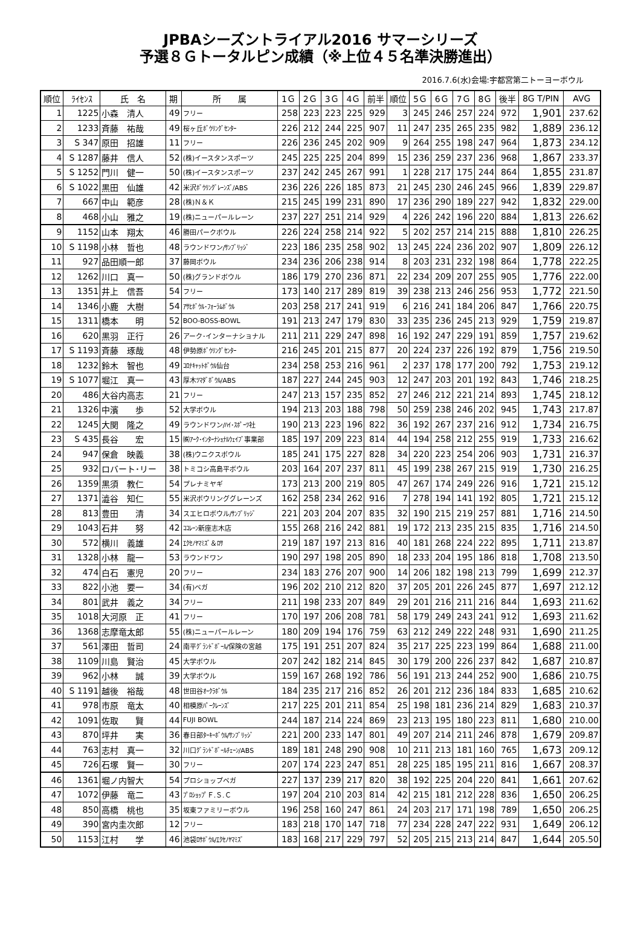JPBAシーズントライアル2016 サマーシリーズ
予選８Ｇトータルピン成績（※上位４５名準決勝進出）
2016.7.6(水)会場:宇都宮第二トーヨーボウル
| 順位 | ﾗｲｾﾝｽ | 氏 名 | 期 | 所 属 | 1Ｇ | 2Ｇ | 3Ｇ | 4Ｇ | 前半 | 順位 | 5Ｇ | 6Ｇ | 7Ｇ | 8Ｇ | 後半 | 8G T/PIN | AVG |
| --- | --- | --- | --- | --- | --- | --- | --- | --- | --- | --- | --- | --- | --- | --- | --- | --- | --- |
| 1 | 1225 | 小森 清人 | 49 | フリー | 258 | 223 | 223 | 225 | 929 | 3 | 245 | 246 | 257 | 224 | 972 | 1,901 | 237.62 |
| 2 | 1233 | 斉藤 祐哉 | 49 | 桜ヶ丘ﾎﾞｳﾘﾝｸﾞｾﾝﾀｰ | 226 | 212 | 244 | 225 | 907 | 11 | 247 | 235 | 265 | 235 | 982 | 1,889 | 236.12 |
| 3 | S 347 | 原田 招雄 | 11 | フリー | 226 | 236 | 245 | 202 | 909 | 9 | 264 | 255 | 198 | 247 | 964 | 1,873 | 234.12 |
| 4 | S 1287 | 藤井 信人 | 52 | (株)イースタンスポーツ | 245 | 225 | 225 | 204 | 899 | 15 | 236 | 259 | 237 | 236 | 968 | 1,867 | 233.37 |
| 5 | S 1252 | 門川 健一 | 50 | (株)イースタンスポーツ | 237 | 242 | 245 | 267 | 991 | 1 | 228 | 217 | 175 | 244 | 864 | 1,855 | 231.87 |
| 6 | S 1022 | 黒田 仙雄 | 42 | 米沢ﾎﾞｳﾘﾝｸﾞﾚｰﾝｽﾞ/ABS | 236 | 226 | 226 | 185 | 873 | 21 | 245 | 230 | 246 | 245 | 966 | 1,839 | 229.87 |
| 7 | 667 | 中山 範彦 | 28 | (株)Ｎ＆Ｋ | 215 | 245 | 199 | 231 | 890 | 17 | 236 | 290 | 189 | 227 | 942 | 1,832 | 229.00 |
| 8 | 468 | 小山 雅之 | 19 | (株)ニューパールレーン | 237 | 227 | 251 | 214 | 929 | 4 | 226 | 242 | 196 | 220 | 884 | 1,813 | 226.62 |
| 9 | 1152 | 山本 翔太 | 46 | 勝田パークボウル | 226 | 224 | 258 | 214 | 922 | 5 | 202 | 257 | 214 | 215 | 888 | 1,810 | 226.25 |
| 10 | S 1198 | 小林 哲也 | 48 | ラウンドワン/ｻﾝﾌﾞﾘｯｼﾞ | 223 | 186 | 235 | 258 | 902 | 13 | 245 | 224 | 236 | 202 | 907 | 1,809 | 226.12 |
| 11 | 927 | 品田順一郎 | 37 | 藤岡ボウル | 234 | 236 | 206 | 238 | 914 | 8 | 203 | 231 | 232 | 198 | 864 | 1,778 | 222.25 |
| 12 | 1262 | 川口 真一 | 50 | (株)グランドボウル | 186 | 179 | 270 | 236 | 871 | 22 | 234 | 209 | 207 | 255 | 905 | 1,776 | 222.00 |
| 13 | 1351 | 井上 信吾 | 54 | フリー | 173 | 140 | 217 | 289 | 819 | 39 | 238 | 213 | 246 | 256 | 953 | 1,772 | 221.50 |
| 14 | 1346 | 小鹿 大樹 | 54 | ｱｻﾋﾎﾞｳﾙ･ﾌｫｰﾗﾑﾎﾞｳﾙ | 203 | 258 | 217 | 241 | 919 | 6 | 216 | 241 | 184 | 206 | 847 | 1,766 | 220.75 |
| 15 | 1311 | 橋本 明 | 52 | BOO-BOSS-BOWL | 191 | 213 | 247 | 179 | 830 | 33 | 235 | 236 | 245 | 213 | 929 | 1,759 | 219.87 |
| 16 | 620 | 黒羽 正行 | 26 | アーク･インターナショナル | 211 | 211 | 229 | 247 | 898 | 16 | 192 | 247 | 229 | 191 | 859 | 1,757 | 219.62 |
| 17 | S 1193 | 斉藤 琢哉 | 48 | 伊勢原ﾎﾞｳﾘﾝｸﾞｾﾝﾀｰ | 216 | 245 | 201 | 215 | 877 | 20 | 224 | 237 | 226 | 192 | 879 | 1,756 | 219.50 |
| 18 | 1232 | 鈴木 智也 | 49 | ｺﾛﾅｷｬｯﾄﾎﾞｳﾙ仙台 | 234 | 258 | 253 | 216 | 961 | 2 | 237 | 178 | 177 | 200 | 792 | 1,753 | 219.12 |
| 19 | S 1077 | 堀江 真一 | 43 | 厚木ﾂﾏﾀﾞﾎﾞｳﾙ/ABS | 187 | 227 | 244 | 245 | 903 | 12 | 247 | 203 | 201 | 192 | 843 | 1,746 | 218.25 |
| 20 | 486 | 大谷内高志 | 21 | フリー | 247 | 213 | 157 | 235 | 852 | 27 | 246 | 212 | 221 | 214 | 893 | 1,745 | 218.12 |
| 21 | 1326 | 中濱 歩 | 52 | 大学ボウル | 194 | 213 | 203 | 188 | 798 | 50 | 259 | 238 | 246 | 202 | 945 | 1,743 | 217.87 |
| 22 | 1245 | 大関 隆之 | 49 | ラウンドワン/ﾊｲ･ｽﾎﾟｰﾂ社 | 190 | 213 | 223 | 196 | 822 | 36 | 192 | 267 | 237 | 216 | 912 | 1,734 | 216.75 |
| 23 | S 435 | 長谷 宏 | 15 | ㈱ｱｰｸ･ｲﾝﾀｰﾅｼｮﾅﾙｳｪｲﾌﾞ事業部 | 185 | 197 | 209 | 223 | 814 | 44 | 194 | 258 | 212 | 255 | 919 | 1,733 | 216.62 |
| 24 | 947 | 保倉 映義 | 38 | (株)ウニクスボウル | 185 | 241 | 175 | 227 | 828 | 34 | 220 | 223 | 254 | 206 | 903 | 1,731 | 216.37 |
| 25 | 932 | ロバート･リー | 38 | トミコシ高島平ボウル | 203 | 164 | 207 | 237 | 811 | 45 | 199 | 238 | 267 | 215 | 919 | 1,730 | 216.25 |
| 26 | 1359 | 黒須 教仁 | 54 | プレナミヤギ | 173 | 213 | 200 | 219 | 805 | 47 | 267 | 174 | 249 | 226 | 916 | 1,721 | 215.12 |
| 27 | 1371 | 澁谷 知仁 | 55 | 米沢ボウリンググレーンズ | 162 | 258 | 234 | 262 | 916 | 7 | 278 | 194 | 141 | 192 | 805 | 1,721 | 215.12 |
| 28 | 813 | 豊田 清 | 34 | スエヒロボウル/ｻﾝﾌﾞﾘｯｼﾞ | 221 | 203 | 204 | 207 | 835 | 32 | 190 | 215 | 219 | 257 | 881 | 1,716 | 214.50 |
| 29 | 1043 | 石井 努 | 42 | ｺｺﾚｰﾝ新座志木店 | 155 | 268 | 216 | 242 | 881 | 19 | 172 | 213 | 235 | 215 | 835 | 1,716 | 214.50 |
| 30 | 572 | 横川 義雄 | 24 | ｴｸｾﾉﾔﾏﾐｽﾞ＆ﾛｻ | 219 | 187 | 197 | 213 | 816 | 40 | 181 | 268 | 224 | 222 | 895 | 1,711 | 213.87 |
| 31 | 1328 | 小林 龍一 | 53 | ラウンドワン | 190 | 297 | 198 | 205 | 890 | 18 | 233 | 204 | 195 | 186 | 818 | 1,708 | 213.50 |
| 32 | 474 | 白石 憲児 | 20 | フリー | 234 | 183 | 276 | 207 | 900 | 14 | 206 | 182 | 198 | 213 | 799 | 1,699 | 212.37 |
| 33 | 822 | 小池 要一 | 34 | (有)ベガ | 196 | 202 | 210 | 212 | 820 | 37 | 205 | 201 | 226 | 245 | 877 | 1,697 | 212.12 |
| 34 | 801 | 武井 義之 | 34 | フリー | 211 | 198 | 233 | 207 | 849 | 29 | 201 | 216 | 211 | 216 | 844 | 1,693 | 211.62 |
| 35 | 1018 | 大河原 正 | 41 | フリー | 170 | 197 | 206 | 208 | 781 | 58 | 179 | 249 | 243 | 241 | 912 | 1,693 | 211.62 |
| 36 | 1368 | 志摩竜太郎 | 55 | (株)ニューパールレーン | 180 | 209 | 194 | 176 | 759 | 63 | 212 | 249 | 222 | 248 | 931 | 1,690 | 211.25 |
| 37 | 561 | 澤田 哲司 | 24 | 南平ｸﾞﾗﾝﾄﾞﾎﾞｰﾙ/保険の宮越 | 175 | 191 | 251 | 207 | 824 | 35 | 217 | 225 | 223 | 199 | 864 | 1,688 | 211.00 |
| 38 | 1109 | 川島 賢治 | 45 | 大学ボウル | 207 | 242 | 182 | 214 | 845 | 30 | 179 | 200 | 226 | 237 | 842 | 1,687 | 210.87 |
| 39 | 962 | 小林 誠 | 39 | 大学ボウル | 159 | 167 | 268 | 192 | 786 | 56 | 191 | 213 | 244 | 252 | 900 | 1,686 | 210.75 |
| 40 | S 1191 | 越後 裕哉 | 48 | 世田谷ｵｰｸﾗﾎﾞｳﾙ | 184 | 235 | 217 | 216 | 852 | 26 | 201 | 212 | 236 | 184 | 833 | 1,685 | 210.62 |
| 41 | 978 | 市原 竜太 | 40 | 相模原ﾊﾟｰｸﾚｰﾝｽﾞ | 217 | 225 | 201 | 211 | 854 | 25 | 198 | 181 | 236 | 214 | 829 | 1,683 | 210.37 |
| 42 | 1091 | 佐取 賢 | 44 | FUJI BOWL | 244 | 187 | 214 | 224 | 869 | 23 | 213 | 195 | 180 | 223 | 811 | 1,680 | 210.00 |
| 43 | 870 | 坪井 実 | 36 | 春日部ﾀｰｷｰﾎﾞｳﾙ/ｻﾝﾌﾞﾘｯｼﾞ | 221 | 200 | 233 | 147 | 801 | 49 | 207 | 214 | 211 | 246 | 878 | 1,679 | 209.87 |
| 44 | 763 | 志村 真一 | 32 | 川口ｸﾞﾗﾝﾄﾞﾎﾞｰﾙﾁｪｰﾝ/ABS | 189 | 181 | 248 | 290 | 908 | 10 | 211 | 213 | 181 | 160 | 765 | 1,673 | 209.12 |
| 45 | 726 | 石塚 賢一 | 30 | フリー | 207 | 174 | 223 | 247 | 851 | 28 | 225 | 185 | 195 | 211 | 816 | 1,667 | 208.37 |
| 46 | 1361 | 堀ノ内智大 | 54 | プロショップベガ | 227 | 137 | 239 | 217 | 820 | 38 | 192 | 225 | 204 | 220 | 841 | 1,661 | 207.62 |
| 47 | 1072 | 伊藤 竜二 | 43 | ﾌﾟﾛｼｮｯﾌﾟＦ.Ｓ.Ｃ | 197 | 204 | 210 | 203 | 814 | 42 | 215 | 181 | 212 | 228 | 836 | 1,650 | 206.25 |
| 48 | 850 | 高橋 桃也 | 35 | 坂東ファミリーボウル | 196 | 258 | 160 | 247 | 861 | 24 | 203 | 217 | 171 | 198 | 789 | 1,650 | 206.25 |
| 49 | 390 | 宮内圭次郎 | 12 | フリー | 183 | 218 | 170 | 147 | 718 | 77 | 234 | 228 | 247 | 222 | 931 | 1,649 | 206.12 |
| 50 | 1153 | 江村 学 | 46 | 池袋ﾛｻﾎﾞｳﾙ/ｴｸｾﾉﾔﾏﾐｽﾞ | 183 | 168 | 217 | 229 | 797 | 52 | 205 | 215 | 213 | 214 | 847 | 1,644 | 205.50 |